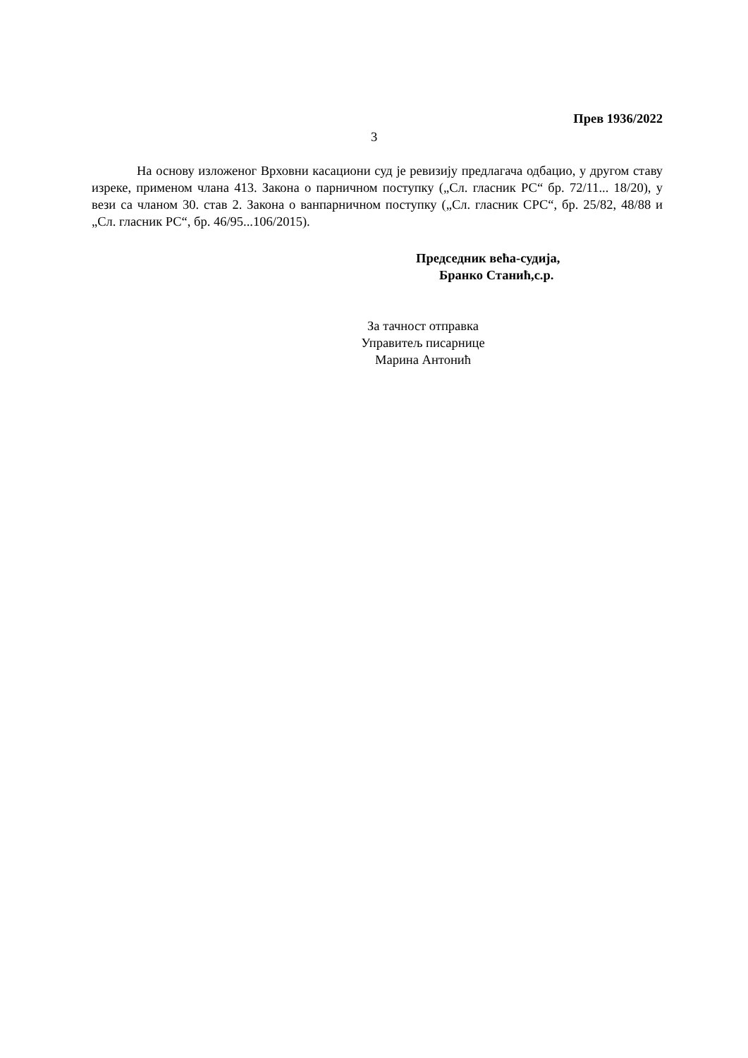Прев 1936/2022
3
На основу изложеног Врховни касациони суд је ревизију предлагача одбацио, у другом ставу изреке, применом члана 413. Закона о парничном поступку („Сл. гласник РС“ бр. 72/11... 18/20), у вези са чланом 30. став 2. Закона о ванпарничном поступку („Сл. гласник СРС“, бр. 25/82, 48/88 и „Сл. гласник РС“, бр. 46/95...106/2015).
Председник већа-судија,
Бранко Станић,с.р.
За тачност отправка
Управитељ писарнице
Марина Антонић